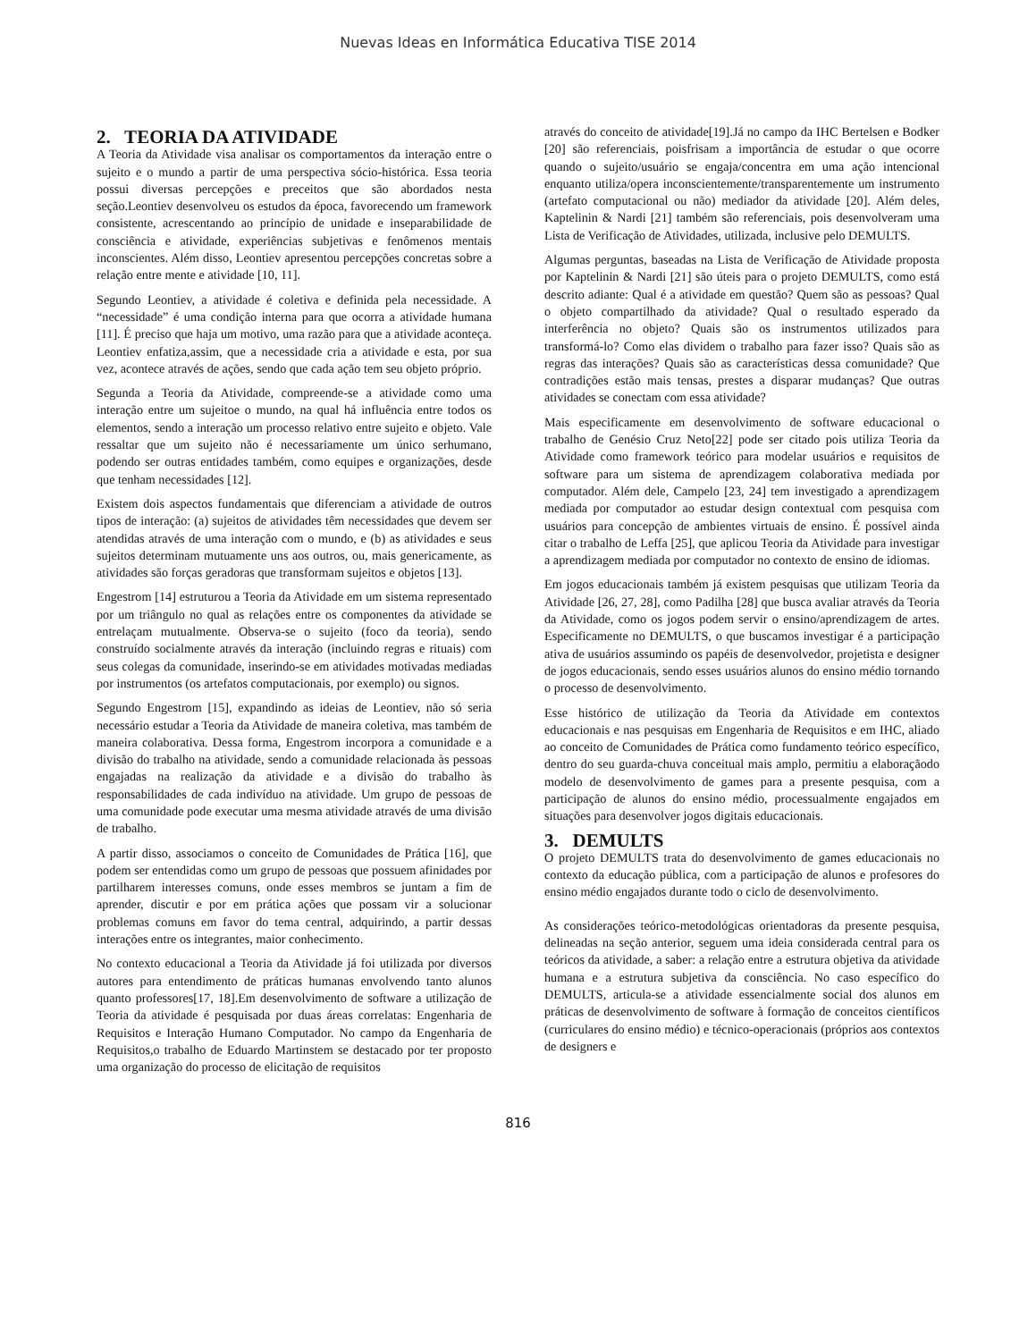Nuevas Ideas en Informática Educativa TISE 2014
2. TEORIA DA ATIVIDADE
A Teoria da Atividade visa analisar os comportamentos da interação entre o sujeito e o mundo a partir de uma perspectiva sócio-histórica. Essa teoria possui diversas percepções e preceitos que são abordados nesta seção.Leontiev desenvolveu os estudos da época, favorecendo um framework consistente, acrescentando ao princípio de unidade e inseparabilidade de consciência e atividade, experiências subjetivas e fenômenos mentais inconscientes. Além disso, Leontiev apresentou percepções concretas sobre a relação entre mente e atividade [10, 11].
Segundo Leontiev, a atividade é coletiva e definida pela necessidade. A “necessidade” é uma condição interna para que ocorra a atividade humana [11]. É preciso que haja um motivo, uma razão para que a atividade aconteça. Leontiev enfatiza,assim, que a necessidade cria a atividade e esta, por sua vez, acontece através de ações, sendo que cada ação tem seu objeto próprio.
Segunda a Teoria da Atividade, compreende-se a atividade como uma interação entre um sujeitoe o mundo, na qual há influência entre todos os elementos, sendo a interação um processo relativo entre sujeito e objeto. Vale ressaltar que um sujeito não é necessariamente um único serhumano, podendo ser outras entidades também, como equipes e organizações, desde que tenham necessidades [12].
Existem dois aspectos fundamentais que diferenciam a atividade de outros tipos de interação: (a) sujeitos de atividades têm necessidades que devem ser atendidas através de uma interação com o mundo, e (b) as atividades e seus sujeitos determinam mutuamente uns aos outros, ou, mais genericamente, as atividades são forças geradoras que transformam sujeitos e objetos [13].
Engestrom [14] estruturou a Teoria da Atividade em um sistema representado por um triângulo no qual as relações entre os componentes da atividade se entrelaçam mutualmente. Observa-se o sujeito (foco da teoria), sendo construído socialmente através da interação (incluindo regras e rituais) com seus colegas da comunidade, inserindo-se em atividades motivadas mediadas por instrumentos (os artefatos computacionais, por exemplo) ou signos.
Segundo Engestrom [15], expandindo as ideias de Leontiev, não só seria necessário estudar a Teoria da Atividade de maneira coletiva, mas também de maneira colaborativa. Dessa forma, Engestrom incorpora a comunidade e a divisão do trabalho na atividade, sendo a comunidade relacionada às pessoas engajadas na realização da atividade e a divisão do trabalho às responsabilidades de cada indivíduo na atividade. Um grupo de pessoas de uma comunidade pode executar uma mesma atividade através de uma divisão de trabalho.
A partir disso, associamos o conceito de Comunidades de Prática [16], que podem ser entendidas como um grupo de pessoas que possuem afinidades por partilharem interesses comuns, onde esses membros se juntam a fim de aprender, discutir e por em prática ações que possam vir a solucionar problemas comuns em favor do tema central, adquirindo, a partir dessas interações entre os integrantes, maior conhecimento.
No contexto educacional a Teoria da Atividade já foi utilizada por diversos autores para entendimento de práticas humanas envolvendo tanto alunos quanto professores[17, 18].Em desenvolvimento de software a utilização de Teoria da atividade é pesquisada por duas áreas correlatas: Engenharia de Requisitos e Interação Humano Computador. No campo da Engenharia de Requisitos,o trabalho de Eduardo Martinstem se destacado por ter proposto uma organização do processo de elicitação de requisitos
através do conceito de atividade[19].Já no campo da IHC Bertelsen e Bodker [20] são referenciais, poisfrisam a importância de estudar o que ocorre quando o sujeito/usuário se engaja/concentra em uma ação intencional enquanto utiliza/opera inconscientemente/transparentemente um instrumento (artefato computacional ou não) mediador da atividade [20]. Além deles, Kaptelinin & Nardi [21] também são referenciais, pois desenvolveram uma Lista de Verificação de Atividades, utilizada, inclusive pelo DEMULTS.
Algumas perguntas, baseadas na Lista de Verificação de Atividade proposta por Kaptelinin & Nardi [21] são úteis para o projeto DEMULTS, como está descrito adiante: Qual é a atividade em questão? Quem são as pessoas? Qual o objeto compartilhado da atividade? Qual o resultado esperado da interferência no objeto? Quais são os instrumentos utilizados para transformá-lo? Como elas dividem o trabalho para fazer isso? Quais são as regras das interações? Quais são as características dessa comunidade? Que contradições estão mais tensas, prestes a disparar mudanças? Que outras atividades se conectam com essa atividade?
Mais especificamente em desenvolvimento de software educacional o trabalho de Genésio Cruz Neto[22] pode ser citado pois utiliza Teoria da Atividade como framework teórico para modelar usuários e requisitos de software para um sistema de aprendizagem colaborativa mediada por computador. Além dele, Campelo [23, 24] tem investigado a aprendizagem mediada por computador ao estudar design contextual com pesquisa com usuários para concepção de ambientes virtuais de ensino. É possível ainda citar o trabalho de Leffa [25], que aplicou Teoria da Atividade para investigar a aprendizagem mediada por computador no contexto de ensino de idiomas.
Em jogos educacionais também já existem pesquisas que utilizam Teoria da Atividade [26, 27, 28], como Padilha [28] que busca avaliar através da Teoria da Atividade, como os jogos podem servir o ensino/aprendizagem de artes. Especificamente no DEMULTS, o que buscamos investigar é a participação ativa de usuários assumindo os papéis de desenvolvedor, projetista e designer de jogos educacionais, sendo esses usuários alunos do ensino médio tornando o processo de desenvolvimento.
Esse histórico de utilização da Teoria da Atividade em contextos educacionais e nas pesquisas em Engenharia de Requisitos e em IHC, aliado ao conceito de Comunidades de Prática como fundamento teórico específico, dentro do seu guarda-chuva conceitual mais amplo, permitiu a elaboraçãodo modelo de desenvolvimento de games para a presente pesquisa, com a participação de alunos do ensino médio, processualmente engajados em situações para desenvolver jogos digitais educacionais.
3. DEMULTS
O projeto DEMULTS trata do desenvolvimento de games educacionais no contexto da educação pública, com a participação de alunos e profesores do ensino médio engajados durante todo o ciclo de desenvolvimento.
As considerações teórico-metodológicas orientadoras da presente pesquisa, delineadas na seção anterior, seguem uma ideia considerada central para os teóricos da atividade, a saber: a relação entre a estrutura objetiva da atividade humana e a estrutura subjetiva da consciência. No caso específico do DEMULTS, articula-se a atividade essencialmente social dos alunos em práticas de desenvolvimento de software à formação de conceitos científicos (curriculares do ensino médio) e técnico-operacionais (próprios aos contextos de designers e
816